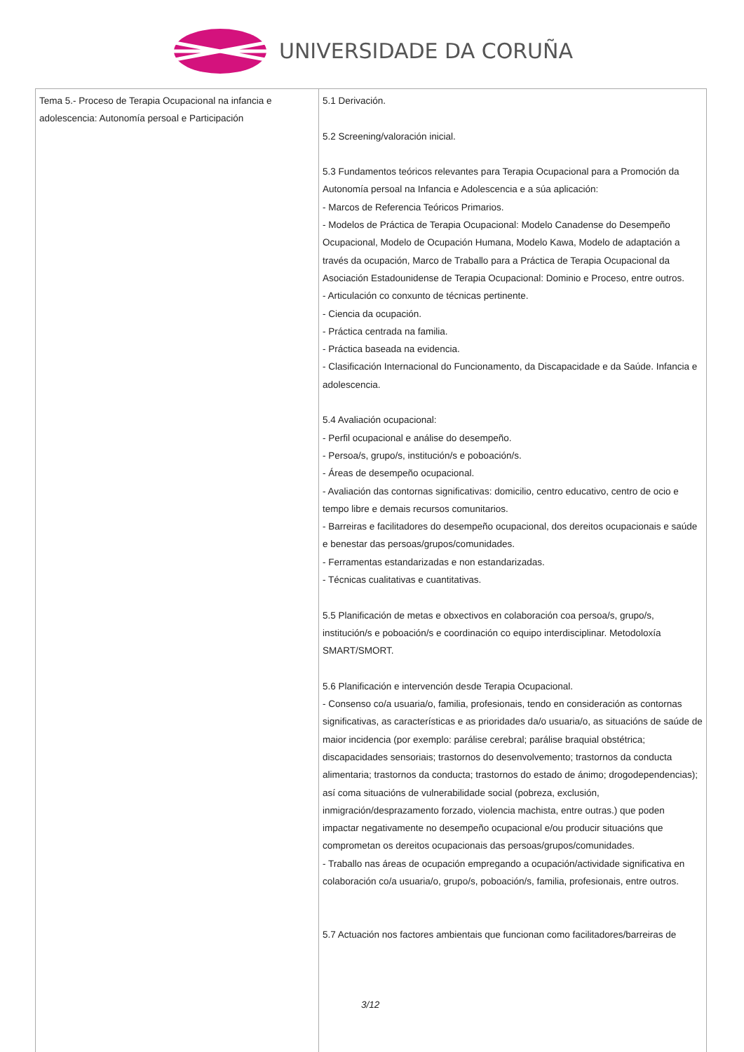UNIVERSIDADE DA CORUÑA
| Tema 5.- Proceso de Terapia Ocupacional na infancia e adolescencia: Autonomía persoal e Participación | 5.1 Derivación. 5.2 Screening/valoración inicial. 5.3 Fundamentos teóricos relevantes para Terapia Ocupacional para a Promoción da Autonomía persoal na Infancia e Adolescencia e a súa aplicación: - Marcos de Referencia Teóricos Primarios. - Modelos de Práctica de Terapia Ocupacional: Modelo Canadense do Desempeño Ocupacional, Modelo de Ocupación Humana, Modelo Kawa, Modelo de adaptación a través da ocupación, Marco de Traballo para a Práctica de Terapia Ocupacional da Asociación Estadounidense de Terapia Ocupacional: Dominio e Proceso, entre outros. - Articulación co conxunto de técnicas pertinente. - Ciencia da ocupación. - Práctica centrada na familia. - Práctica baseada na evidencia. - Clasificación Internacional do Funcionamento, da Discapacidade e da Saúde. Infancia e adolescencia. 5.4 Avaliación ocupacional: - Perfil ocupacional e análise do desempeño. - Persoa/s, grupo/s, institución/s e poboación/s. - Áreas de desempeño ocupacional. - Avaliación das contornas significativas: domicilio, centro educativo, centro de ocio e tempo libre e demais recursos comunitarios. - Barreiras e facilitadores do desempeño ocupacional, dos dereitos ocupacionais e saúde e benestar das persoas/grupos/comunidades. - Ferramentas estandarizadas e non estandarizadas. - Técnicas cualitativas e cuantitativas. 5.5 Planificación de metas e obxectivos en colaboración coa persoa/s, grupo/s, institución/s e poboación/s e coordinación co equipo interdisciplinar. Metodoloxía SMART/SMORT. 5.6 Planificación e intervención desde Terapia Ocupacional. - Consenso co/a usuaria/o, familia, profesionais, tendo en consideración as contornas significativas, as características e as prioridades da/o usuaria/o, as situacións de saúde de maior incidencia (por exemplo: parálise cerebral; parálise braquial obstétrica; discapacidades sensoriais; trastornos do desenvolvemento; trastornos da conducta alimentaria; trastornos da conducta; trastornos do estado de ánimo; drogodependencias); así coma situacións de vulnerabilidade social (pobreza, exclusión, inmigración/desprazamento forzado, violencia machista, entre outras.) que poden impactar negativamente no desempeño ocupacional e/ou producir situacións que comprometan os dereitos ocupacionais das persoas/grupos/comunidades. - Traballo nas áreas de ocupación empregando a ocupación/actividade significativa en colaboración co/a usuaria/o, grupo/s, poboación/s, familia, profesionais, entre outros. 5.7 Actuación nos factores ambientais que funcionan como facilitadores/barreiras de 3/12 |